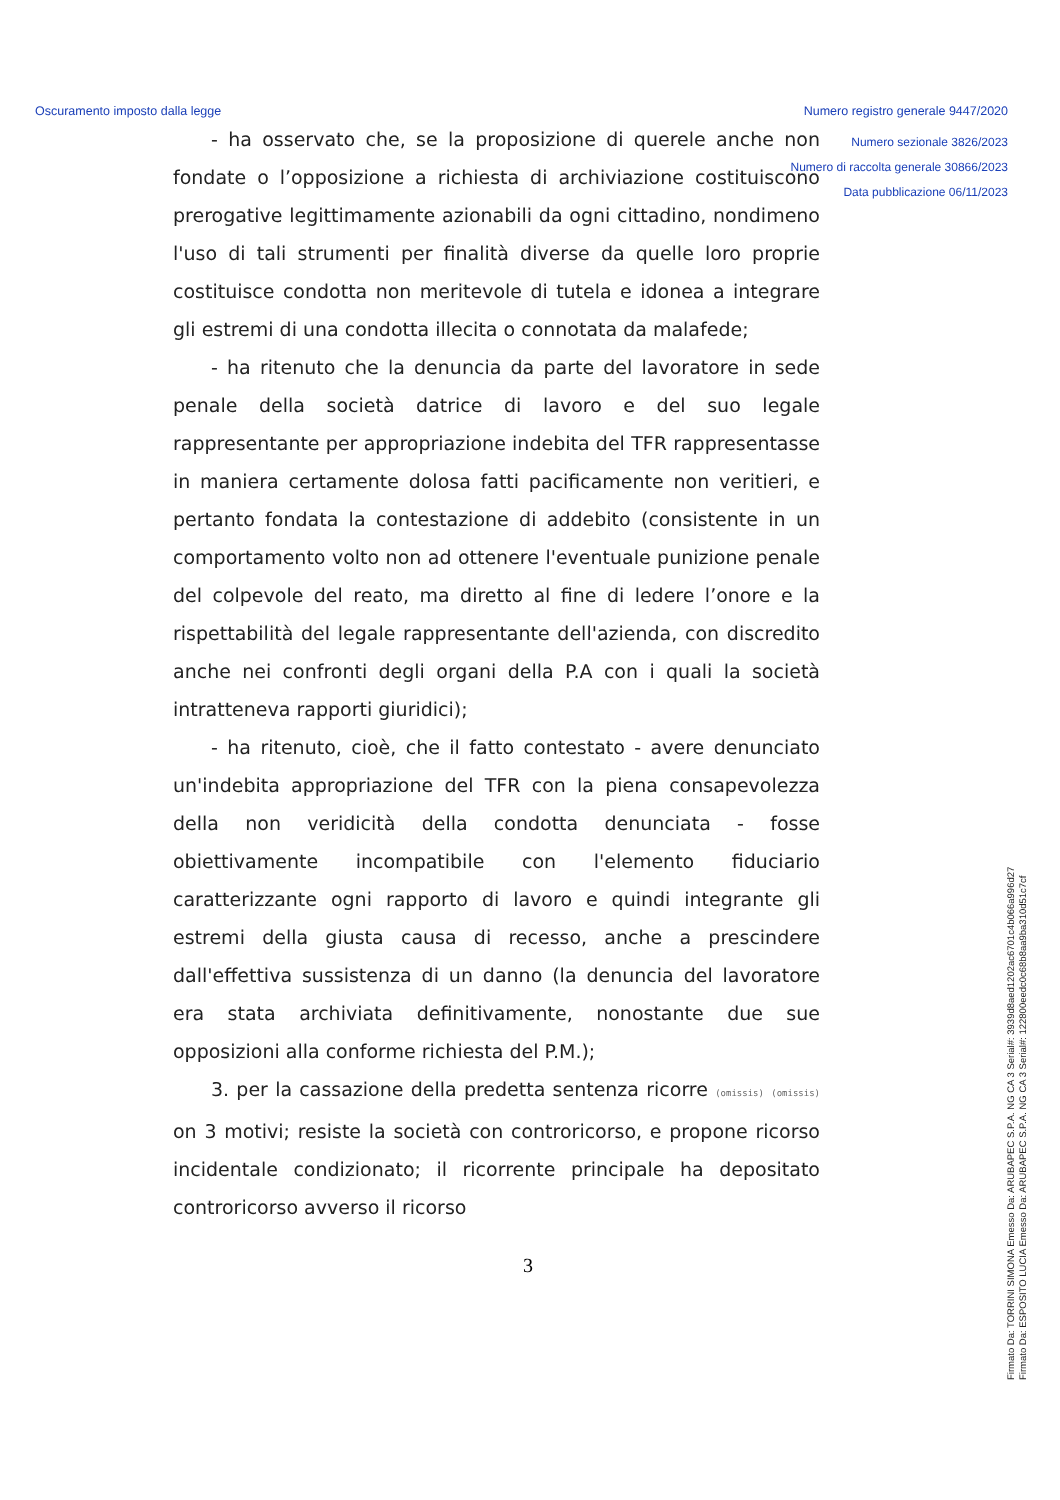Oscuramento imposto dalla legge Numero registro generale 9447/2020
Numero sezionale 3826/2023
Numero di raccolta generale 30866/2023
Data pubblicazione 06/11/2023
- ha osservato che, se la proposizione di querele anche non fondate o l’opposizione a richiesta di archiviazione costituiscono prerogative legittimamente azionabili da ogni cittadino, nondimeno l'uso di tali strumenti per finalità diverse da quelle loro proprie costituisce condotta non meritevole di tutela e idonea a integrare gli estremi di una condotta illecita o connotata da malafede;
- ha ritenuto che la denuncia da parte del lavoratore in sede penale della società datrice di lavoro e del suo legale rappresentante per appropriazione indebita del TFR rappresentasse in maniera certamente dolosa fatti pacificamente non veritieri, e pertanto fondata la contestazione di addebito (consistente in un comportamento volto non ad ottenere l'eventuale punizione penale del colpevole del reato, ma diretto al fine di ledere l’onore e la rispettabilità del legale rappresentante dell'azienda, con discredito anche nei confronti degli organi della P.A con i quali la società intratteneva rapporti giuridici);
- ha ritenuto, cioè, che il fatto contestato - avere denunciato un'indebita appropriazione del TFR con la piena consapevolezza della non veridicità della condotta denunciata - fosse obiettivamente incompatibile con l'elemento fiduciario caratterizzante ogni rapporto di lavoro e quindi integrante gli estremi della giusta causa di recesso, anche a prescindere dall'effettiva sussistenza di un danno (la denuncia del lavoratore era stata archiviata definitivamente, nonostante due sue opposizioni alla conforme richiesta del P.M.);
3. per la cassazione della predetta sentenza ricorre (omissis) (omissis) on 3 motivi; resiste la società con controricorso, e propone ricorso incidentale condizionato; il ricorrente principale ha depositato controricorso avverso il ricorso
3
Firmato Da: TORRINI SIMONA Emesso Da: ARUBAPEC S.P.A. NG CA 3 Serial#: 3939d8aed1202ac6701c4b066a996d27
Firmato Da: ESPOSITO LUCIA Emesso Da: ARUBAPEC S.P.A. NG CA 3 Serial#: 122800eedc0c68b8aa9ba310d51c7cf